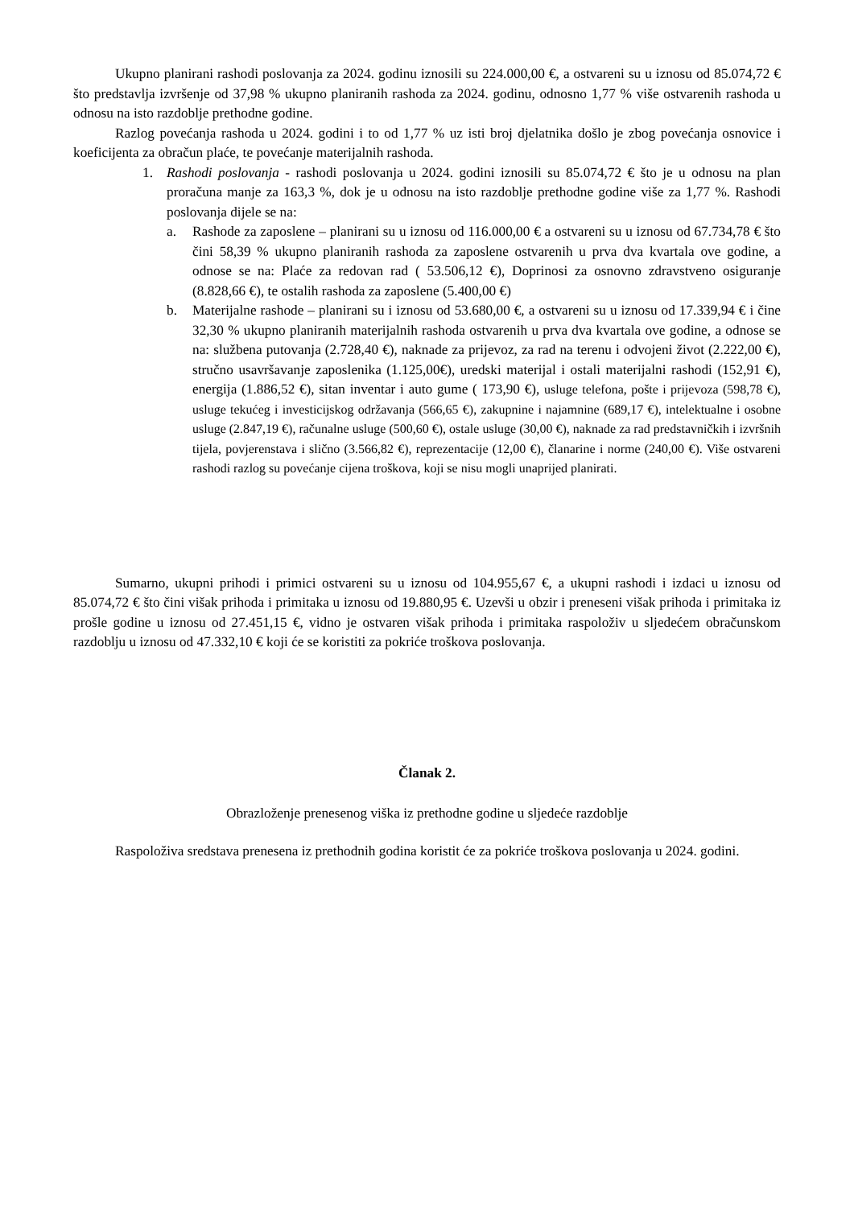Ukupno planirani rashodi poslovanja za 2024. godinu iznosili su 224.000,00 €, a ostvareni su u iznosu od 85.074,72 € što predstavlja izvršenje od 37,98 % ukupno planiranih rashoda za 2024. godinu, odnosno 1,77 % više ostvarenih rashoda u odnosu na isto razdoblje prethodne godine.
Razlog povećanja rashoda u 2024. godini i to od 1,77 % uz isti broj djelatnika došlo je zbog povećanja osnovice i koeficijenta za obračun plaće, te povećanje materijalnih rashoda.
1. Rashodi poslovanja - rashodi poslovanja u 2024. godini iznosili su 85.074,72 € što je u odnosu na plan proračuna manje za 163,3 %, dok je u odnosu na isto razdoblje prethodne godine više za 1,77 %. Rashodi poslovanja dijele se na:
a. Rashode za zaposlene – planirani su u iznosu od 116.000,00 € a ostvareni su u iznosu od 67.734,78 € što čini 58,39 % ukupno planiranih rashoda za zaposlene ostvarenih u prva dva kvartala ove godine, a odnose se na: Plaće za redovan rad ( 53.506,12 €), Doprinosi za osnovno zdravstveno osiguranje (8.828,66 €), te ostalih rashoda za zaposlene (5.400,00 €)
b. Materijalne rashode – planirani su i iznosu od 53.680,00 €, a ostvareni su u iznosu od 17.339,94 € i čine 32,30 % ukupno planiranih materijalnih rashoda ostvarenih u prva dva kvartala ove godine, a odnose se na: službena putovanja (2.728,40 €), naknade za prijevoz, za rad na terenu i odvojeni život (2.222,00 €), stručno usavršavanje zaposlenika (1.125,00€), uredski materijal i ostali materijalni rashodi (152,91 €), energija (1.886,52 €), sitan inventar i auto gume ( 173,90 €), usluge telefona, pošte i prijevoza (598,78 €), usluge tekućeg i investicijskog održavanja (566,65 €), zakupnine i najamnine (689,17 €), intelektualne i osobne usluge (2.847,19 €), računalne usluge (500,60 €), ostale usluge (30,00 €), naknade za rad predstavničkih i izvršnih tijela, povjerenstava i slično (3.566,82 €), reprezentacije (12,00 €), članarine i norme (240,00 €). Više ostvareni rashodi razlog su povećanje cijena troškova, koji se nisu mogli unaprijed planirati.
Sumarno, ukupni prihodi i primici ostvareni su u iznosu od 104.955,67 €, a ukupni rashodi i izdaci u iznosu od 85.074,72 € što čini višak prihoda i primitaka u iznosu od 19.880,95 €. Uzevši u obzir i preneseni višak prihoda i primitaka iz prošle godine u iznosu od 27.451,15 €, vidno je ostvaren višak prihoda i primitaka raspoloživ u sljedećem obračunskom razdoblju u iznosu od 47.332,10 € koji će se koristiti za pokriće troškova poslovanja.
Članak 2.
Obrazloženje prenesenog viška iz prethodne godine u sljedeće razdoblje
Raspoloživa sredstava prenesena iz prethodnih godina koristit će za pokriće troškova poslovanja u 2024. godini.